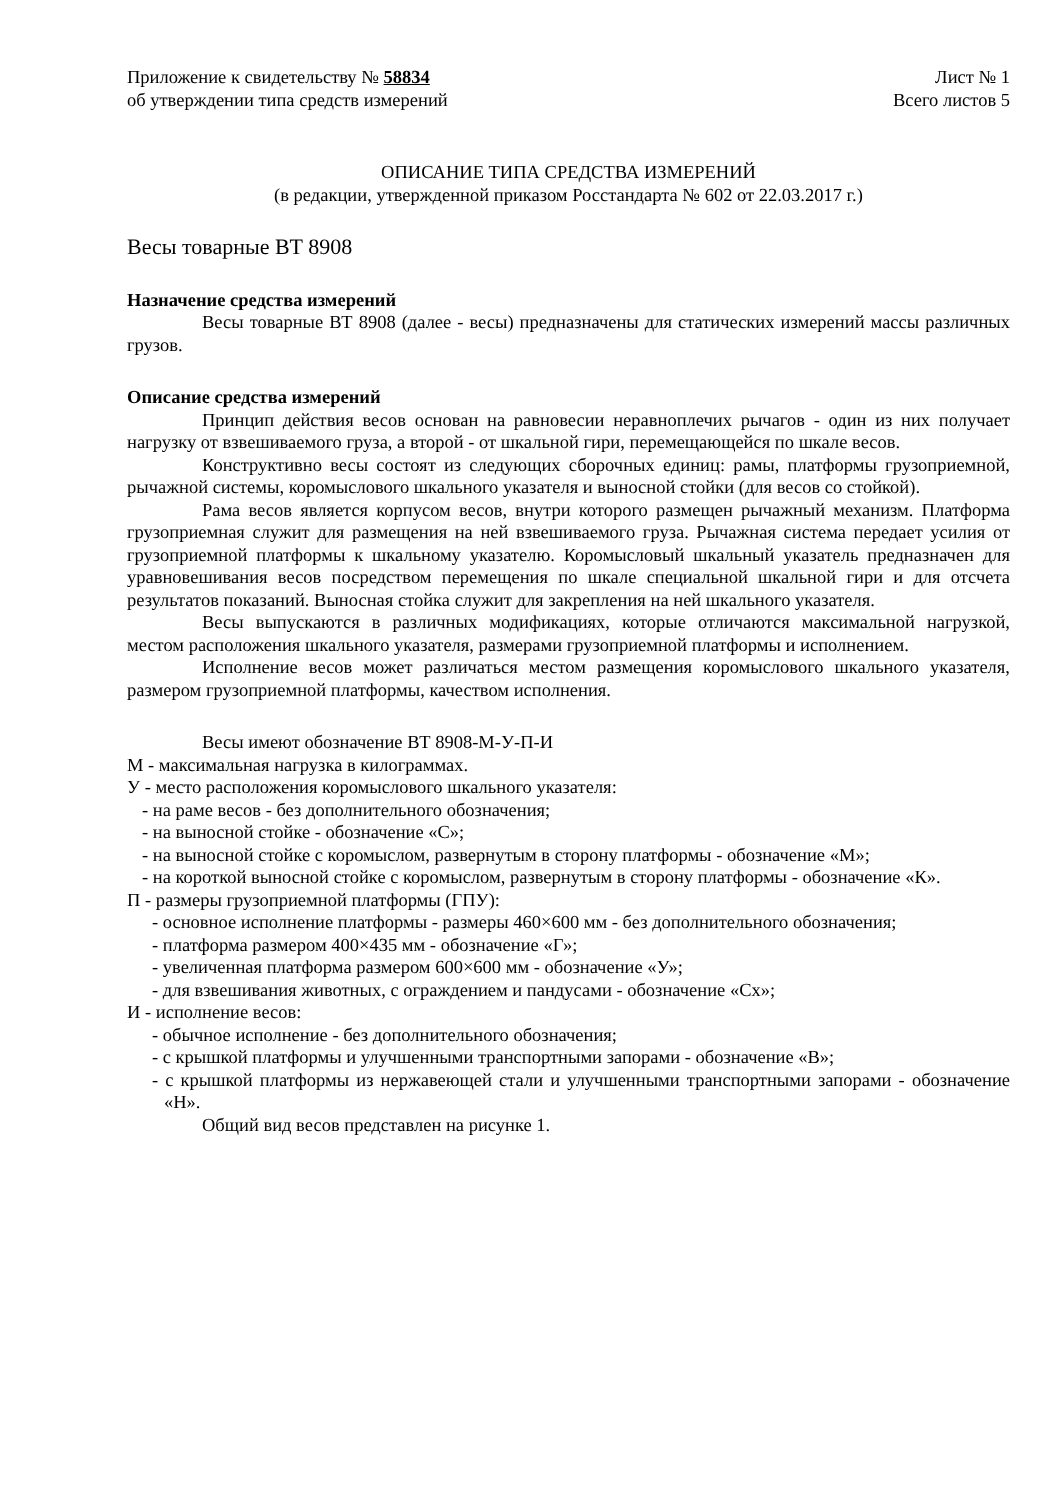Приложение к свидетельству № 58834
об утверждении типа средств измерений
Лист № 1
Всего листов 5
ОПИСАНИЕ ТИПА СРЕДСТВА ИЗМЕРЕНИЙ
(в редакции, утвержденной приказом Росстандарта № 602 от 22.03.2017 г.)
Весы товарные ВТ 8908
Назначение средства измерений
Весы товарные ВТ 8908 (далее - весы) предназначены для статических измерений массы различных грузов.
Описание средства измерений
Принцип действия весов основан на равновесии неравноплечих рычагов - один из них получает нагрузку от взвешиваемого груза, а второй - от шкальной гири, перемещающейся по шкале весов.
Конструктивно весы состоят из следующих сборочных единиц: рамы, платформы грузоприемной, рычажной системы, коромыслового шкального указателя и выносной стойки (для весов со стойкой).
Рама весов является корпусом весов, внутри которого размещен рычажный механизм. Платформа грузоприемная служит для размещения на ней взвешиваемого груза. Рычажная система передает усилия от грузоприемной платформы к шкальному указателю. Коромысловый шкальный указатель предназначен для уравновешивания весов посредством перемещения по шкале специальной шкальной гири и для отсчета результатов показаний. Выносная стойка служит для закрепления на ней шкального указателя.
Весы выпускаются в различных модификациях, которые отличаются максимальной нагрузкой, местом расположения шкального указателя, размерами грузоприемной платформы и исполнением.
Исполнение весов может различаться местом размещения коромыслового шкального указателя, размером грузоприемной платформы, качеством исполнения.
Весы имеют обозначение ВТ 8908-М-У-П-И
М - максимальная нагрузка в килограммах.
У - место расположения коромыслового шкального указателя:
- на раме весов - без дополнительного обозначения;
- на выносной стойке - обозначение «С»;
- на выносной стойке с коромыслом, развернутым в сторону платформы - обозначение «М»;
- на короткой выносной стойке с коромыслом, развернутым в сторону платформы - обозначение «К».
П - размеры грузоприемной платформы (ГПУ):
- основное исполнение платформы - размеры 460×600 мм - без дополнительного обозначения;
- платформа размером 400×435 мм - обозначение «Г»;
- увеличенная платформа размером 600×600 мм - обозначение «У»;
- для взвешивания животных, с ограждением и пандусами - обозначение «Сх»;
И - исполнение весов:
- обычное исполнение - без дополнительного обозначения;
- с крышкой платформы и улучшенными транспортными запорами - обозначение «В»;
- с крышкой платформы из нержавеющей стали и улучшенными транспортными запорами - обозначение «Н».
Общий вид весов представлен на рисунке 1.